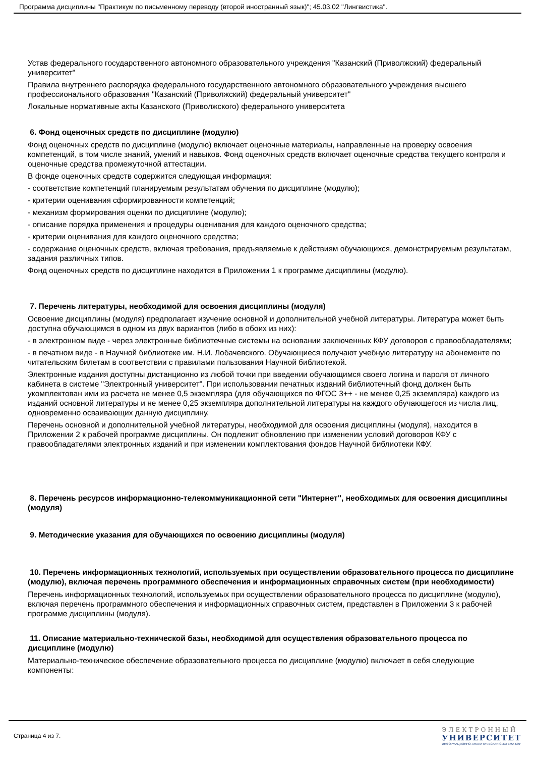Программа дисциплины "Практикум по письменному переводу (второй иностранный язык)"; 45.03.02 "Лингвистика".
Устав федерального государственного автономного образовательного учреждения "Казанский (Приволжский) федеральный университет"
Правила внутреннего распорядка федерального государственного автономного образовательного учреждения высшего профессионального образования "Казанский (Приволжский) федеральный университет"
Локальные нормативные акты Казанского (Приволжского) федерального университета
6. Фонд оценочных средств по дисциплине (модулю)
Фонд оценочных средств по дисциплине (модулю) включает оценочные материалы, направленные на проверку освоения компетенций, в том числе знаний, умений и навыков. Фонд оценочных средств включает оценочные средства текущего контроля и оценочные средства промежуточной аттестации.
В фонде оценочных средств содержится следующая информация:
- соответствие компетенций планируемым результатам обучения по дисциплине (модулю);
- критерии оценивания сформированности компетенций;
- механизм формирования оценки по дисциплине (модулю);
- описание порядка применения и процедуры оценивания для каждого оценочного средства;
- критерии оценивания для каждого оценочного средства;
- содержание оценочных средств, включая требования, предъявляемые к действиям обучающихся, демонстрируемым результатам, задания различных типов.
Фонд оценочных средств по дисциплине находится в Приложении 1 к программе дисциплины (модулю).
7. Перечень литературы, необходимой для освоения дисциплины (модуля)
Освоение дисциплины (модуля) предполагает изучение основной и дополнительной учебной литературы. Литература может быть доступна обучающимся в одном из двух вариантов (либо в обоих из них):
- в электронном виде - через электронные библиотечные системы на основании заключенных КФУ договоров с правообладателями;
- в печатном виде - в Научной библиотеке им. Н.И. Лобачевского. Обучающиеся получают учебную литературу на абонементе по читательским билетам в соответствии с правилами пользования Научной библиотекой.
Электронные издания доступны дистанционно из любой точки при введении обучающимся своего логина и пароля от личного кабинета в системе "Электронный университет". При использовании печатных изданий библиотечный фонд должен быть укомплектован ими из расчета не менее 0,5 экземпляра (для обучающихся по ФГОС 3++ - не менее 0,25 экземпляра) каждого из изданий основной литературы и не менее 0,25 экземпляра дополнительной литературы на каждого обучающегося из числа лиц, одновременно осваивающих данную дисциплину.
Перечень основной и дополнительной учебной литературы, необходимой для освоения дисциплины (модуля), находится в Приложении 2 к рабочей программе дисциплины. Он подлежит обновлению при изменении условий договоров КФУ с правообладателями электронных изданий и при изменении комплектования фондов Научной библиотеки КФУ.
8. Перечень ресурсов информационно-телекоммуникационной сети "Интернет", необходимых для освоения дисциплины (модуля)
9. Методические указания для обучающихся по освоению дисциплины (модуля)
10. Перечень информационных технологий, используемых при осуществлении образовательного процесса по дисциплине (модулю), включая перечень программного обеспечения и информационных справочных систем (при необходимости)
Перечень информационных технологий, используемых при осуществлении образовательного процесса по дисциплине (модулю), включая перечень программного обеспечения и информационных справочных систем, представлен в Приложении 3 к рабочей программе дисциплины (модуля).
11. Описание материально-технической базы, необходимой для осуществления образовательного процесса по дисциплине (модулю)
Материально-техническое обеспечение образовательного процесса по дисциплине (модулю) включает в себя следующие компоненты:
Страница 4 из 7.
ЭЛЕКТРОННЫЙ
УНИВЕРСИТЕТ
ИНФОРМАЦИОННО-АНАЛИТИЧЕСКАЯ СИСТЕМА КФУ